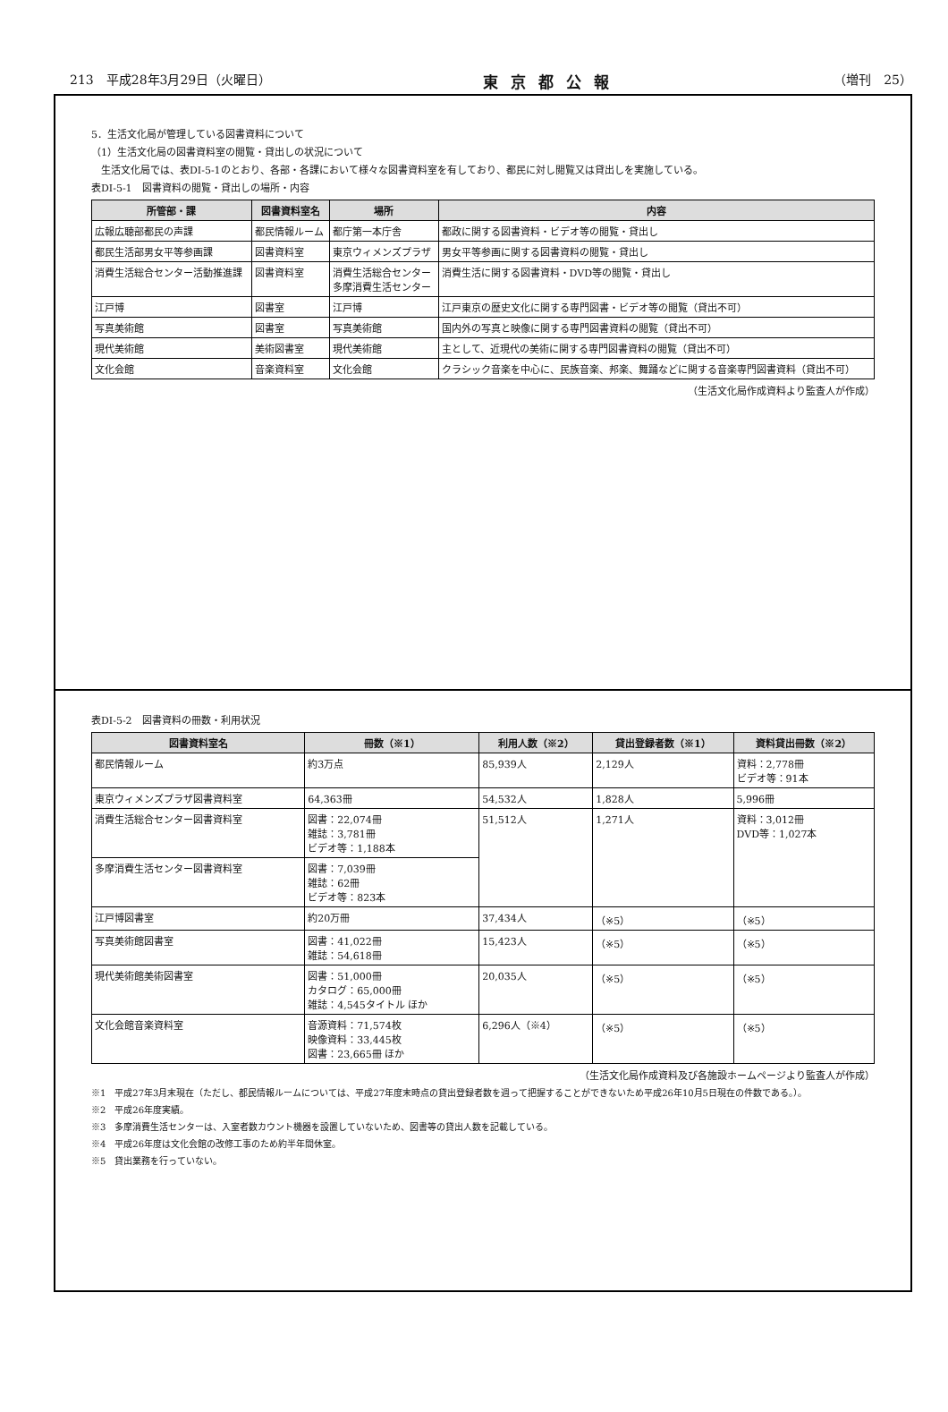213　平成28年3月29日（火曜日） 東京都公報 （増刊　25）
5．生活文化局が管理している図書資料について
（1）生活文化局の図書資料室の閲覧・貸出しの状況について
　生活文化局では、表DI-5-1のとおり、各部・各課において様々な図書資料室を有しており、都民に対し閲覧又は貸出しを実施している。
表DI-5-1　図書資料の閲覧・貸出しの場所・内容
| 所管部・課 | 図書資料室名 | 場所 | 内容 |
| --- | --- | --- | --- |
| 広報広聴部都民の声課 | 都民情報ルーム | 都庁第一本庁舎 | 都政に関する図書資料・ビデオ等の閲覧・貸出し |
| 都民生活部男女平等参画課 | 図書資料室 | 東京ウィメンズプラザ | 男女平等参画に関する図書資料の閲覧・貸出し |
| 消費生活総合センター活動推進課 | 図書資料室 | 消費生活総合センター 多摩消費生活センター | 消費生活に関する図書資料・DVD等の閲覧・貸出し |
| 江戸博 | 図書室 | 江戸博 | 江戸東京の歴史文化に関する専門図書・ビデオ等の閲覧（貸出不可） |
| 写真美術館 | 図書室 | 写真美術館 | 国内外の写真と映像に関する専門図書資料の閲覧（貸出不可） |
| 現代美術館 | 美術図書室 | 現代美術館 | 主として、近現代の美術に関する専門図書資料の閲覧（貸出不可） |
| 文化会館 | 音楽資料室 | 文化会館 | クラシック音楽を中心に、民族音楽、邦楽、舞踊などに関する音楽専門図書資料（貸出不可） |
（生活文化局作成資料より監査人が作成）
表DI-5-2　図書資料の冊数・利用状況
| 図書資料室名 | 冊数（※1） | 利用人数（※2） | 貸出登録者数（※1） | 資料貸出冊数（※2） |
| --- | --- | --- | --- | --- |
| 都民情報ルーム | 約3万点 | 85,939人 | 2,129人 | 資料：2,778冊 ビデオ等：91本 |
| 東京ウィメンズプラザ図書資料室 | 64,363冊 | 54,532人 | 1,828人 | 5,996冊 |
| 消費生活総合センター図書資料室 | 図書：22,074冊 雑誌：3,781冊 ビデオ等：1,188本 | 51,512人 | 1,271人 | 資料：3,012冊 DVD等：1,027本 |
| 多摩消費生活センター図書資料室 | 図書：7,039冊 雑誌：62冊 ビデオ等：823本 | | | |
| 江戸博図書室 | 約20万冊 | 37,434人 | （※5） | （※5） |
| 写真美術館図書室 | 図書：41,022冊 雑誌：54,618冊 | 15,423人 | （※5） | （※5） |
| 現代美術館美術図書室 | 図書：51,000冊 カタログ：65,000冊 雑誌：4,545タイトル ほか | 20,035人 | （※5） | （※5） |
| 文化会館音楽資料室 | 音源資料：71,574枚 映像資料：33,445枚 図書：23,665冊 ほか | 6,296人（※4） | （※5） | （※5） |
（生活文化局作成資料及び各施設ホームページより監査人が作成）
※1　平成27年3月末現在（ただし、都民情報ルームについては、平成27年度末時点の貸出登録者数を週って把握することができないため平成26年10月5日現在の件数である。）。
※2　平成26年度実績。
※3　多摩消費生活センターは、入室者数カウント機器を設置していないため、図書等の貸出人数を記載している。
※4　平成26年度は文化会館の改修工事のため約半年間休室。
※5　貸出業務を行っていない。